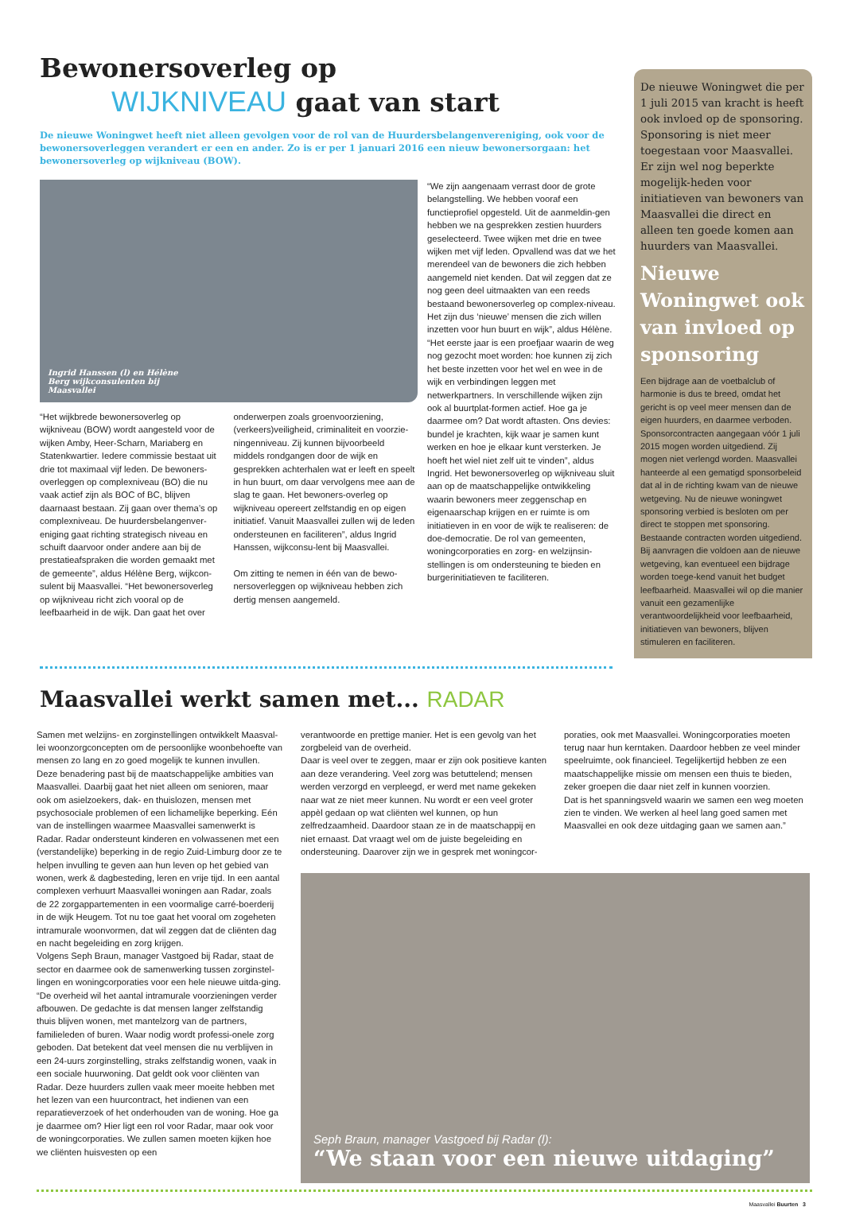Bewonersoverleg op
WIJKNIVEAU gaat van start
De nieuwe Woningwet heeft niet alleen gevolgen voor de rol van de Huurdersbelangenvereniging, ook voor de bewonersoverleggen verandert er een en ander. Zo is er per 1 januari 2016 een nieuw bewonersorgaan: het bewonersoverleg op wijkniveau (BOW).
Ingrid Hanssen (l) en Hélène
Berg wijkconsulenten bij
Maasvallei
“Het wijkbrede bewonersoverleg op wijkniveau (BOW) wordt aangesteld voor de wijken Amby, Heer-Scharn, Mariaberg en Statenkwartier. Iedere commissie bestaat uit drie tot maximaal vijf leden. De bewoners-overleggen op complexniveau (BO) die nu vaak actief zijn als BOC of BC, blijven daarnaast bestaan. Zij gaan over thema’s op complexniveau. De huurdersbelangenver-eniging gaat richting strategisch niveau en schuift daarvoor onder andere aan bij de prestatieafspraken die worden gemaakt met de gemeente”, aldus Hélène Berg, wijkcon-sulent bij Maasvallei. “Het bewonersoverleg op wijkniveau richt zich vooral op de leefbaarheid in de wijk. Dan gaat het over
onderwerpen zoals groenvoorziening, (verkeers)veiligheid, criminaliteit en voorzie-ningenniveau. Zij kunnen bijvoorbeeld middels rondgangen door de wijk en gesprekken achterhalen wat er leeft en speelt in hun buurt, om daar vervolgens mee aan de slag te gaan. Het bewoners-overleg op wijkniveau opereert zelfstandig en op eigen initiatief. Vanuit Maasvallei zullen wij de leden ondersteunen en faciliteren”, aldus Ingrid Hanssen, wijkconsu-lent bij Maasvallei.
Om zitting te nemen in één van de bewo-nersoverleggen op wijkniveau hebben zich dertig mensen aangemeld.
“We zijn aangenaam verrast door de grote belangstelling. We hebben vooraf een functieprofiel opgesteld. Uit de aanmeldin-gen hebben we na gesprekken zestien huurders geselecteerd. Twee wijken met drie en twee wijken met vijf leden. Opvallend was dat we het merendeel van de bewoners die zich hebben aangemeld niet kenden. Dat wil zeggen dat ze nog geen deel uitmaakten van een reeds bestaand bewonersoverleg op complex-niveau. Het zijn dus ‘nieuwe’ mensen die zich willen inzetten voor hun buurt en wijk”, aldus Hélène. “Het eerste jaar is een proefjaar waarin de weg nog gezocht moet worden: hoe kunnen zij zich het beste inzetten voor het wel en wee in de wijk en verbindingen leggen met netwerkpartners. In verschillende wijken zijn ook al buurtplat-formen actief. Hoe ga je daarmee om? Dat wordt aftasten. Ons devies: bundel je krachten, kijk waar je samen kunt werken en hoe je elkaar kunt versterken. Je hoeft het wiel niet zelf uit te vinden”, aldus Ingrid. Het bewonersoverleg op wijkniveau sluit aan op de maatschappelijke ontwikkeling waarin bewoners meer zeggenschap en eigenaarschap krijgen en er ruimte is om initiatieven in en voor de wijk te realiseren: de doe-democratie. De rol van gemeenten, woningcorporaties en zorg- en welzijnsin-stellingen is om ondersteuning te bieden en burgerinitiatieven te faciliteren.
De nieuwe Woningwet die per 1 juli 2015 van kracht is heeft ook invloed op de sponsoring. Sponsoring is niet meer toegestaan voor Maasvallei. Er zijn wel nog beperkte mogelijk-heden voor initiatieven van bewoners van Maasvallei die direct en alleen ten goede komen aan huurders van Maasvallei.
Nieuwe Woningwet ook van invloed op sponsoring
Een bijdrage aan de voetbalclub of harmonie is dus te breed, omdat het gericht is op veel meer mensen dan de eigen huurders, en daarmee verboden. Sponsorcontracten aangegaan vóór 1 juli 2015 mogen worden uitgediend. Zij mogen niet verlengd worden. Maasvallei hanteerde al een gematigd sponsorbeleid dat al in de richting kwam van de nieuwe wetgeving. Nu de nieuwe woningwet sponsoring verbied is besloten om per direct te stoppen met sponsoring. Bestaande contracten worden uitgediend. Bij aanvragen die voldoen aan de nieuwe wetgeving, kan eventueel een bijdrage worden toege-kend vanuit het budget leefbaarheid. Maasvallei wil op die manier vanuit een gezamenlijke verantwoordelijkheid voor leefbaarheid, initiatieven van bewoners, blijven stimuleren en faciliteren.
Maasvallei werkt samen met... RADAR
Samen met welzijns- en zorginstellingen ontwikkelt Maasval-lei woonzorgconcepten om de persoonlijke woonbehoefte van mensen zo lang en zo goed mogelijk te kunnen invullen. Deze benadering past bij de maatschappelijke ambities van Maasvallei. Daarbij gaat het niet alleen om senioren, maar ook om asielzoekers, dak- en thuislozen, mensen met psychosociale problemen of een lichamelijke beperking. Eén van de instellingen waarmee Maasvallei samenwerkt is Radar. Radar ondersteunt kinderen en volwassenen met een (verstandelijke) beperking in de regio Zuid-Limburg door ze te helpen invulling te geven aan hun leven op het gebied van wonen, werk & dagbesteding, leren en vrije tijd. In een aantal complexen verhuurt Maasvallei woningen aan Radar, zoals de 22 zorgappartementen in een voormalige carré-boerderij in de wijk Heugem. Tot nu toe gaat het vooral om zogeheten intramurale woonvormen, dat wil zeggen dat de cliënten dag en nacht begeleiding en zorg krijgen.
Volgens Seph Braun, manager Vastgoed bij Radar, staat de sector en daarmee ook de samenwerking tussen zorginstel-lingen en woningcorporaties voor een hele nieuwe uitda-ging.
“De overheid wil het aantal intramurale voorzieningen verder afbouwen. De gedachte is dat mensen langer zelfstandig thuis blijven wonen, met mantelzorg van de partners, familieleden of buren. Waar nodig wordt professi-onele zorg geboden. Dat betekent dat veel mensen die nu verblijven in een 24-uurs zorginstelling, straks zelfstandig wonen, vaak in een sociale huurwoning. Dat geldt ook voor cliënten van Radar. Deze huurders zullen vaak meer moeite hebben met het lezen van een huurcontract, het indienen van een reparatieverzoek of het onderhouden van de woning. Hoe ga je daarmee om? Hier ligt een rol voor Radar, maar ook voor de woningcorporaties. We zullen samen moeten kijken hoe we cliënten huisvesten op een
verantwoorde en prettige manier. Het is een gevolg van het zorgbeleid van de overheid.
Daar is veel over te zeggen, maar er zijn ook positieve kanten aan deze verandering. Veel zorg was betuttelend; mensen werden verzorgd en verpleegd, er werd met name gekeken naar wat ze niet meer kunnen. Nu wordt er een veel groter appèl gedaan op wat cliënten wel kunnen, op hun zelfredzaamheid. Daardoor staan ze in de maatschappij en niet ernaast. Dat vraagt wel om de juiste begeleiding en ondersteuning. Daarover zijn we in gesprek met woningcor-
poraties, ook met Maasvallei. Woningcorporaties moeten terug naar hun kerntaken. Daardoor hebben ze veel minder speelruimte, ook financieel. Tegelijkertijd hebben ze een maatschappelijke missie om mensen een thuis te bieden, zeker groepen die daar niet zelf in kunnen voorzien.
Dat is het spanningsveld waarin we samen een weg moeten zien te vinden. We werken al heel lang goed samen met Maasvallei en ook deze uitdaging gaan we samen aan.”
Seph Braun, manager Vastgoed bij Radar (l):
“We staan voor een nieuwe uitdaging”
Maasvallei Buurten 3